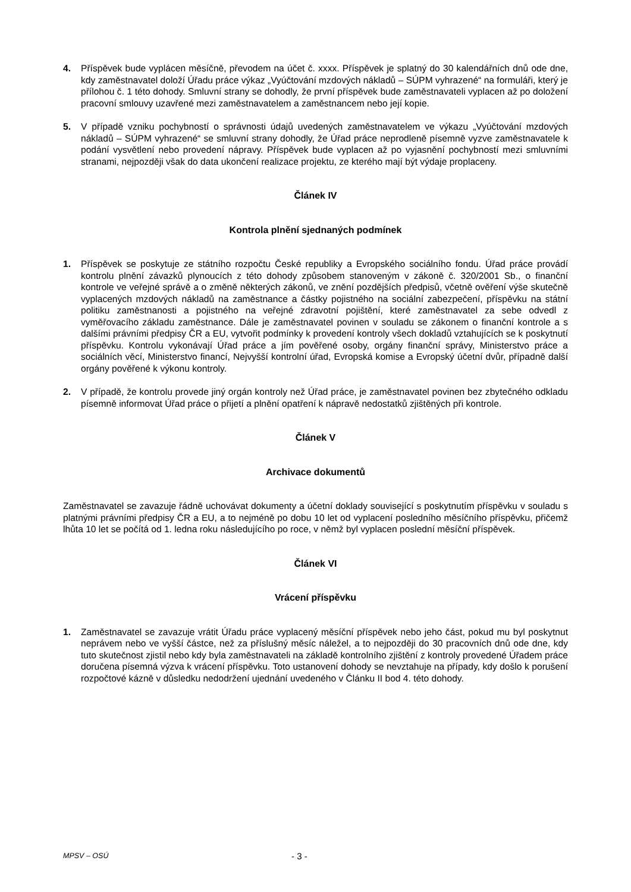4. Příspěvek bude vyplácen měsíčně, převodem na účet č. xxxx. Příspěvek je splatný do 30 kalendářních dnů ode dne, kdy zaměstnavatel doloží Úřadu práce výkaz „Vyúčtování mzdových nákladů – SÚPM vyhrazené“ na formuláři, který je přílohou č. 1 této dohody. Smluvní strany se dohodly, že první příspěvek bude zaměstnavateli vyplacen až po doložení pracovní smlouvy uzavřené mezi zaměstnavatelem a zaměstnancem nebo její kopie.
5. V případě vzniku pochybností o správnosti údajů uvedených zaměstnavatelem ve výkazu „Vyúčtování mzdových nákladů – SÚPM vyhrazené“ se smluvní strany dohodly, že Úřad práce neprodleně písemně vyzve zaměstnavatele k podání vysvětlení nebo provedení nápravy. Příspěvek bude vyplacen až po vyjasnění pochybností mezi smluvními stranami, nejpozději však do data ukončení realizace projektu, ze kterého mají být výdaje proplaceny.
Článek IV
Kontrola plnění sjednaných podmínek
1. Příspěvek se poskytuje ze státního rozpočtu České republiky a Evropského sociálního fondu. Úřad práce provádí kontrolu plnění závazků plynoucích z této dohody způsobem stanoveným v zákoně č. 320/2001 Sb., o finanční kontrole ve veřejné správě a o změně některých zákonů, ve znění pozdějších předpisů, včetně ověření výše skutečně vyplacených mzdových nákladů na zaměstnance a částky pojistného na sociální zabezpečení, příspěvku na státní politiku zaměstnanosti a pojistného na veřejné zdravotní pojištění, které zaměstnavatel za sebe odvedl z vyměřovacího základu zaměstnance. Dále je zaměstnavatel povinen v souladu se zákonem o finanční kontrole a s dalšími právními předpisy ČR a EU, vytvořit podmínky k provedení kontroly všech dokladů vztahujících se k poskytnutí příspěvku. Kontrolu vykonávají Úřad práce a jím pověřené osoby, orgány finanční správy, Ministerstvo práce a sociálních věcí, Ministerstvo financí, Nejvyšší kontrolní úřad, Evropská komise a Evropský účetní dvůr, případně další orgány pověřené k výkonu kontroly.
2. V případě, že kontrolu provede jiný orgán kontroly než Úřad práce, je zaměstnavatel povinen bez zbytečného odkladu písemně informovat Úřad práce o přijetí a plnění opatření k nápravě nedostatků zjištěných při kontrole.
Článek V
Archivace dokumentů
Zaměstnavatel se zavazuje řádně uchovávat dokumenty a účetní doklady související s poskytnutím příspěvku v souladu s platnými právními předpisy ČR a EU, a to nejméně po dobu 10 let od vyplacení posledního měsíčního příspěvku, přičemž lhůta 10 let se počítá od 1. ledna roku následujícího po roce, v němž byl vyplacen poslední měsíční příspěvek.
Článek VI
Vrácení příspěvku
1. Zaměstnavatel se zavazuje vrátit Úřadu práce vyplacený měsíční příspěvek nebo jeho část, pokud mu byl poskytnut neprávem nebo ve vyšší částce, než za příslušný měsíc náležel, a to nejpozději do 30 pracovních dnů ode dne, kdy tuto skutečnost zjistil nebo kdy byla zaměstnavateli na základě kontrolního zjištění z kontroly provedené Úřadem práce doručena písemná výzva k vrácení příspěvku. Toto ustanovení dohody se nevztahuje na případy, kdy došlo k porušení rozpočtové kázně v důsledku nedodržení ujednání uvedeného v Článku II bod 4. této dohody.
MPSV – OSÚ - 3 -